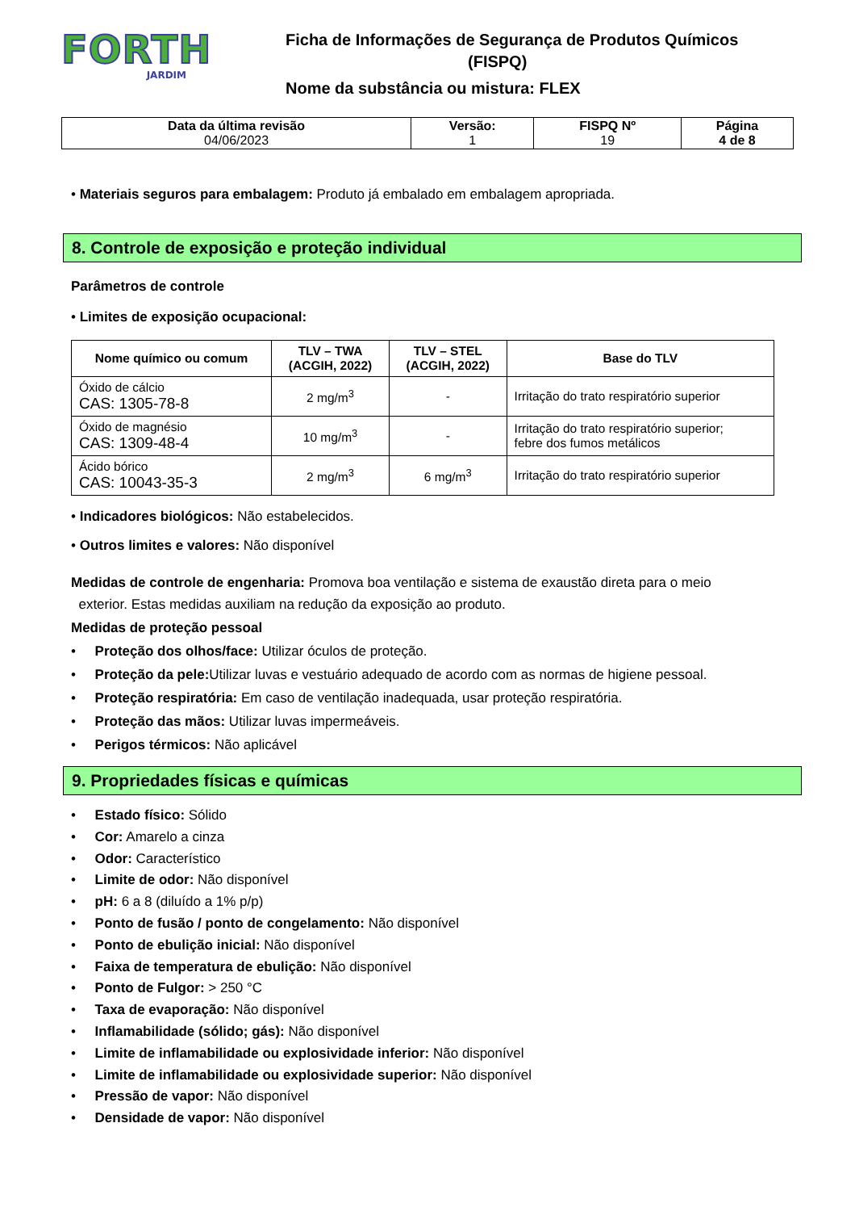FORTH
JARDIM
Ficha de Informações de Segurança de Produtos Químicos
(FISPQ)
Nome da substância ou mistura: FLEX
| Data da última revisão 04/06/2023 | Versão: 1 | FISPQ Nº 19 | Página 4 de 8 |
• Materiais seguros para embalagem: Produto já embalado em embalagem apropriada.
8. Controle de exposição e proteção individual
Parâmetros de controle
• Limites de exposição ocupacional:
| Nome químico ou comum | TLV – TWA (ACGIH, 2022) | TLV – STEL (ACGIH, 2022) | Base do TLV |
| --- | --- | --- | --- |
| Óxido de cálcio CAS: 1305-78-8 | 2 mg/m<sup>3</sup> | - | Irritação do trato respiratório superior |
| Óxido de magnésio CAS: 1309-48-4 | 10 mg/m<sup>3</sup> | - | Irritação do trato respiratório superior; febre dos fumos metálicos |
| Ácido bórico CAS: 10043-35-3 | 2 mg/m<sup>3</sup> | 6 mg/m<sup>3</sup> | Irritação do trato respiratório superior |
• Indicadores biológicos: Não estabelecidos.
• Outros limites e valores: Não disponível
Medidas de controle de engenharia: Promova boa ventilação e sistema de exaustão direta para o meio
exterior. Estas medidas auxiliam na redução da exposição ao produto.
Medidas de proteção pessoal
• Proteção dos olhos/face: Utilizar óculos de proteção.
• Proteção da pele: Utilizar luvas e vestuário adequado de acordo com as normas de higiene pessoal.
• Proteção respiratória: Em caso de ventilação inadequada, usar proteção respiratória.
• Proteção das mãos: Utilizar luvas impermeáveis.
• Perigos térmicos: Não aplicável
9. Propriedades físicas e químicas
• Estado físico: Sólido
• Cor: Amarelo a cinza
• Odor: Característico
• Limite de odor: Não disponível
• pH: 6 a 8 (diluído a 1% p/p)
• Ponto de fusão / ponto de congelamento: Não disponível
• Ponto de ebulição inicial: Não disponível
• Faixa de temperatura de ebulição: Não disponível
• Ponto de Fulgor: > 250 °C
• Taxa de evaporação: Não disponível
• Inflamabilidade (sólido; gás): Não disponível
• Limite de inflamabilidade ou explosividade inferior: Não disponível
• Limite de inflamabilidade ou explosividade superior: Não disponível
• Pressão de vapor: Não disponível
• Densidade de vapor: Não disponível